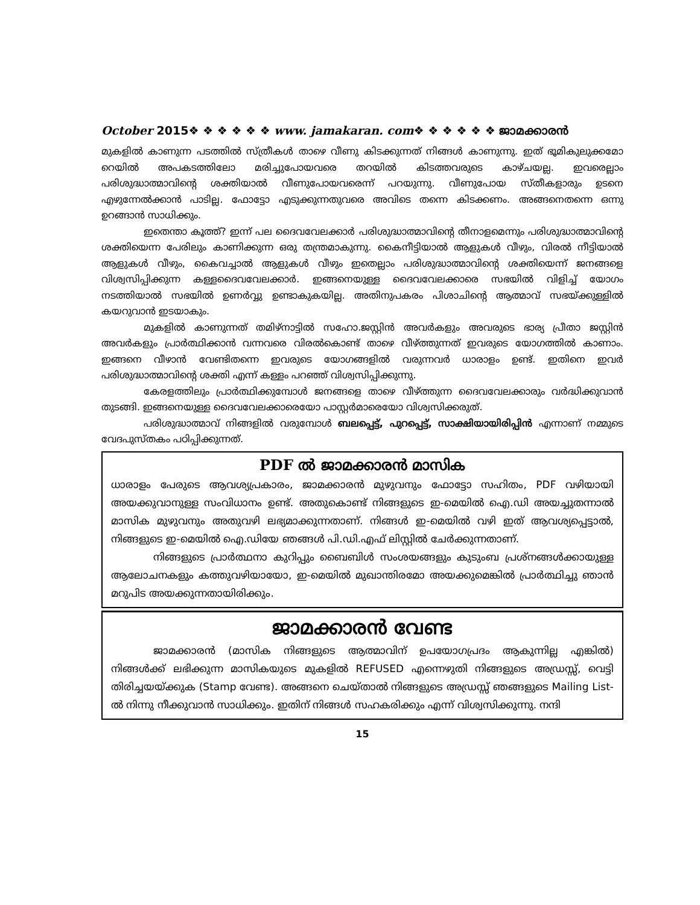October 2015❖ ❖ ❖ ❖ ❖ ❖ www. jamakaran. com❖ ❖ ❖ ❖ ❖ ❖ ജാമക്കാരൻ
മുകളിൽ കാണുന്ന പടത്തിൽ സ്ത്രീകൾ താഴെ വീണു കിടക്കുന്നത് നിങ്ങൾ കാണുന്നു. ഇത് ഭൂമികുലുക്കമോ റെയിൽ അപകടത്തിലോ മരിച്ചുപോയവരെ തറയിൽ കിടത്തവരുടെ കാഴ്ചയല്ല. ഇവരെല്ലാം പരിശുദ്ധാത്മാവിന്റെ ശക്തിയാൽ വീണുപോയവരെന്ന് പറയുന്നു. വീണുപോയ സ്തീകളാരും ഉടനെ എഴുന്നേൽക്കാൻ പാടില്ല. ഫോട്ടോ എടുക്കുന്നതുവരെ അവിടെ തന്നെ കിടക്കണം. അങ്ങനെതന്നെ ഒന്നു ഉറങ്ങാൻ സാധിക്കും.
ഇതെന്താ കൂത്ത്? ഇന്ന് പല ദൈവവേലക്കാർ പരിശുദ്ധാത്മാവിന്റെ തീനാളമെന്നും പരിശുദ്ധാത്മാവിന്റെ ശക്തിയെന്ന പേരിലും കാണിക്കുന്ന ഒരു തന്ത്രമാകുന്നു. കൈനീട്ടിയാൽ ആളുകൾ വീഴും, വിരൽ നീട്ടിയാൽ ആളുകൾ വീഴും, കൈവച്ചാൽ ആളുകൾ വീഴും ഇതെല്ലാം പരിശുദ്ധാത്മാവിന്റെ ശക്തിയെന്ന് ജനങ്ങളെ വിശ്വസിപ്പിക്കുന്ന കള്ളദൈവവേലക്കാർ. ഇങ്ങനെയുള്ള ദൈവവേലക്കാരെ സഭയിൽ വിളിച്ച് യോഗം നടത്തിയാൽ സഭയിൽ ഉണർവ്വു ഉണ്ടാകുകയില്ല. അതിനുപകരം പിശാചിന്റെ ആത്മാവ് സഭയ്ക്കുള്ളിൽ കയറുവാൻ ഇടയാകും.
മുകളിൽ കാണുന്നത് തമിഴ്നാട്ടിൽ സഹോ.ജസ്റ്റിൻ അവർകളും അവരുടെ ഭാര്യ പ്രീതാ ജസ്റ്റിൻ അവർകളും പ്രാർത്ഥിക്കാൻ വന്നവരെ വിരൽകൊണ്ട് താഴെ വീഴ്ത്തുന്നത് ഇവരുടെ യോഗത്തിൽ കാണാം. ഇങ്ങനെ വീഴാൻ വേണ്ടിതന്നെ ഇവരുടെ യോഗങ്ങളിൽ വരുന്നവർ ധാരാളം ഉണ്ട്. ഇതിനെ ഇവർ പരിശുദ്ധാത്മാവിന്റെ ശക്തി എന്ന് കള്ളം പറഞ്ഞ് വിശ്വസിപ്പിക്കുന്നു.
കേരളത്തിലും പ്രാർത്ഥിക്കുമ്പോൾ ജനങ്ങളെ താഴെ വീഴ്ത്തുന്ന ദൈവവേലക്കാരും വർദ്ധിക്കുവാൻ തുടങ്ങി. ഇങ്ങനെയുള്ള ദൈവവേലക്കാരെയോ പാസ്റ്റർമാരെയോ വിശ്വസിക്കരുത്.
പരിശുദ്ധാത്മാവ് നിങ്ങളിൽ വരുമ്പോൾ ബലപ്പെട്ട്, പുറപ്പെട്ട്, സാക്ഷിയായിരിപ്പിൻ എന്നാണ് നമ്മുടെ വേദപുസ്തകം പഠിപ്പിക്കുന്നത്.
PDF ൽ ജാമക്കാരൻ മാസിക
ധാരാളം പേരുടെ ആവശ്യപ്രകാരം, ജാമക്കാരൻ മുഴുവനും ഫോട്ടോ സഹിതം, PDF വഴിയായി അയക്കുവാനുള്ള സംവിധാനം ഉണ്ട്. അതുകൊണ്ട് നിങ്ങളുടെ ഇ-മെയിൽ ഐ.ഡി അയച്ചുതന്നാൽ മാസിക മുഴുവനും അതുവഴി ലഭ്യമാക്കുന്നതാണ്. നിങ്ങൾ ഇ-മെയിൽ വഴി ഇത് ആവശ്യപ്പെട്ടാൽ, നിങ്ങളുടെ ഇ-മെയിൽ ഐ.ഡിയേ ഞങ്ങൾ പി.ഡി.എഫ് ലിസ്റ്റിൽ ചേർക്കുന്നതാണ്.
നിങ്ങളുടെ പ്രാർത്ഥനാ കുറിപ്പും ബൈബിൾ സംശയങ്ങളും കുടുംബ പ്രശ്നങ്ങൾക്കായുള്ള ആലോചനകളും കത്തുവഴിയായോ, ഇ-മെയിൽ മുഖാന്തിരമോ അയക്കുമെങ്കിൽ പ്രാർത്ഥിച്ചു ഞാൻ മറുപിട അയക്കുന്നതായിരിക്കും.
ജാമക്കാരൻ വേണ്ട
ജാമക്കാരൻ (മാസിക നിങ്ങളുടെ ആത്മാവിന് ഉപയോഗപ്രദം ആകുന്നില്ല എങ്കിൽ) നിങ്ങൾക്ക് ലഭിക്കുന്ന മാസികയുടെ മുകളിൽ REFUSED എന്നെഴുതി നിങ്ങളുടെ അഡ്രസ്സ്, വെട്ടി തിരിച്ചയയ്ക്കുക (Stamp വേണ്ട). അങ്ങനെ ചെയ്താൽ നിങ്ങളുടെ അഡ്രസ്സ് ഞങ്ങളുടെ Mailing List-ൽ നിന്നു നീക്കുവാൻ സാധിക്കും. ഇതിന് നിങ്ങൾ സഹകരിക്കും എന്ന് വിശ്വസിക്കുന്നു. നന്ദി
15